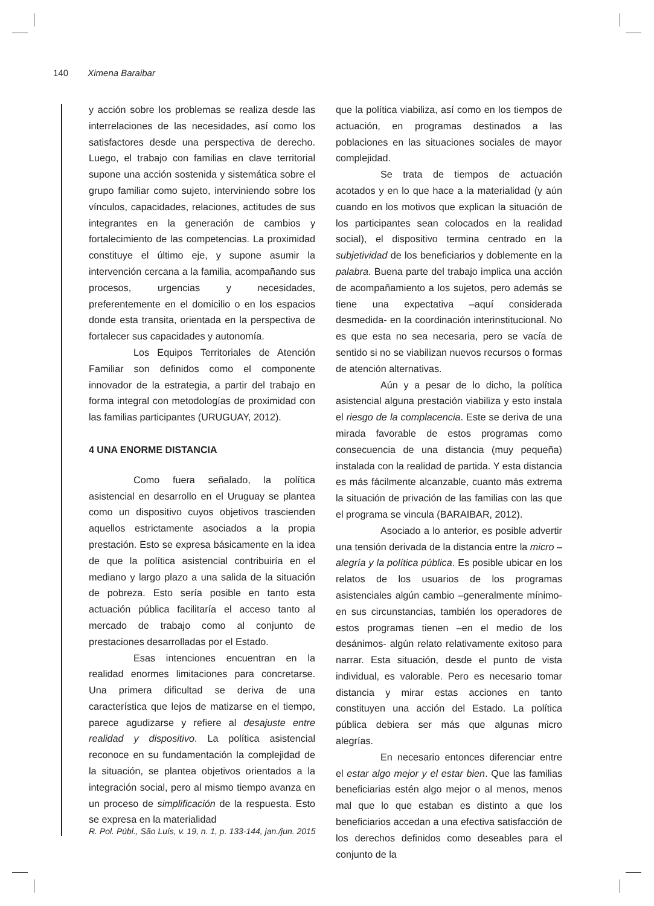140 Ximena Baraibar
y acción sobre los problemas se realiza desde las interrelaciones de las necesidades, así como los satisfactores desde una perspectiva de derecho. Luego, el trabajo con familias en clave territorial supone una acción sostenida y sistemática sobre el grupo familiar como sujeto, interviniendo sobre los vínculos, capacidades, relaciones, actitudes de sus integrantes en la generación de cambios y fortalecimiento de las competencias. La proximidad constituye el último eje, y supone asumir la intervención cercana a la familia, acompañando sus procesos, urgencias y necesidades, preferentemente en el domicilio o en los espacios donde esta transita, orientada en la perspectiva de fortalecer sus capacidades y autonomía.
Los Equipos Territoriales de Atención Familiar son definidos como el componente innovador de la estrategia, a partir del trabajo en forma integral con metodologías de proximidad con las familias participantes (URUGUAY, 2012).
4 UNA ENORME DISTANCIA
Como fuera señalado, la política asistencial en desarrollo en el Uruguay se plantea como un dispositivo cuyos objetivos trascienden aquellos estrictamente asociados a la propia prestación. Esto se expresa básicamente en la idea de que la política asistencial contribuiría en el mediano y largo plazo a una salida de la situación de pobreza. Esto sería posible en tanto esta actuación pública facilitaría el acceso tanto al mercado de trabajo como al conjunto de prestaciones desarrolladas por el Estado.
Esas intenciones encuentran en la realidad enormes limitaciones para concretarse. Una primera dificultad se deriva de una característica que lejos de matizarse en el tiempo, parece agudizarse y refiere al desajuste entre realidad y dispositivo. La política asistencial reconoce en su fundamentación la complejidad de la situación, se plantea objetivos orientados a la integración social, pero al mismo tiempo avanza en un proceso de simplificación de la respuesta. Esto se expresa en la materialidad
que la política viabiliza, así como en los tiempos de actuación, en programas destinados a las poblaciones en las situaciones sociales de mayor complejidad.
Se trata de tiempos de actuación acotados y en lo que hace a la materialidad (y aún cuando en los motivos que explican la situación de los participantes sean colocados en la realidad social), el dispositivo termina centrado en la subjetividad de los beneficiarios y doblemente en la palabra. Buena parte del trabajo implica una acción de acompañamiento a los sujetos, pero además se tiene una expectativa –aquí considerada desmedida- en la coordinación interinstitucional. No es que esta no sea necesaria, pero se vacía de sentido si no se viabilizan nuevos recursos o formas de atención alternativas.
Aún y a pesar de lo dicho, la política asistencial alguna prestación viabiliza y esto instala el riesgo de la complacencia. Este se deriva de una mirada favorable de estos programas como consecuencia de una distancia (muy pequeña) instalada con la realidad de partida. Y esta distancia es más fácilmente alcanzable, cuanto más extrema la situación de privación de las familias con las que el programa se vincula (BARAIBAR, 2012).
Asociado a lo anterior, es posible advertir una tensión derivada de la distancia entre la micro – alegría y la política pública. Es posible ubicar en los relatos de los usuarios de los programas asistenciales algún cambio –generalmente mínimo- en sus circunstancias, también los operadores de estos programas tienen –en el medio de los desánimos- algún relato relativamente exitoso para narrar. Esta situación, desde el punto de vista individual, es valorable. Pero es necesario tomar distancia y mirar estas acciones en tanto constituyen una acción del Estado. La política pública debiera ser más que algunas micro alegrías.
En necesario entonces diferenciar entre el estar algo mejor y el estar bien. Que las familias beneficiarias estén algo mejor o al menos, menos mal que lo que estaban es distinto a que los beneficiarios accedan a una efectiva satisfacción de los derechos definidos como deseables para el conjunto de la
R. Pol. Públ., São Luís, v. 19, n. 1, p. 133-144, jan./jun. 2015